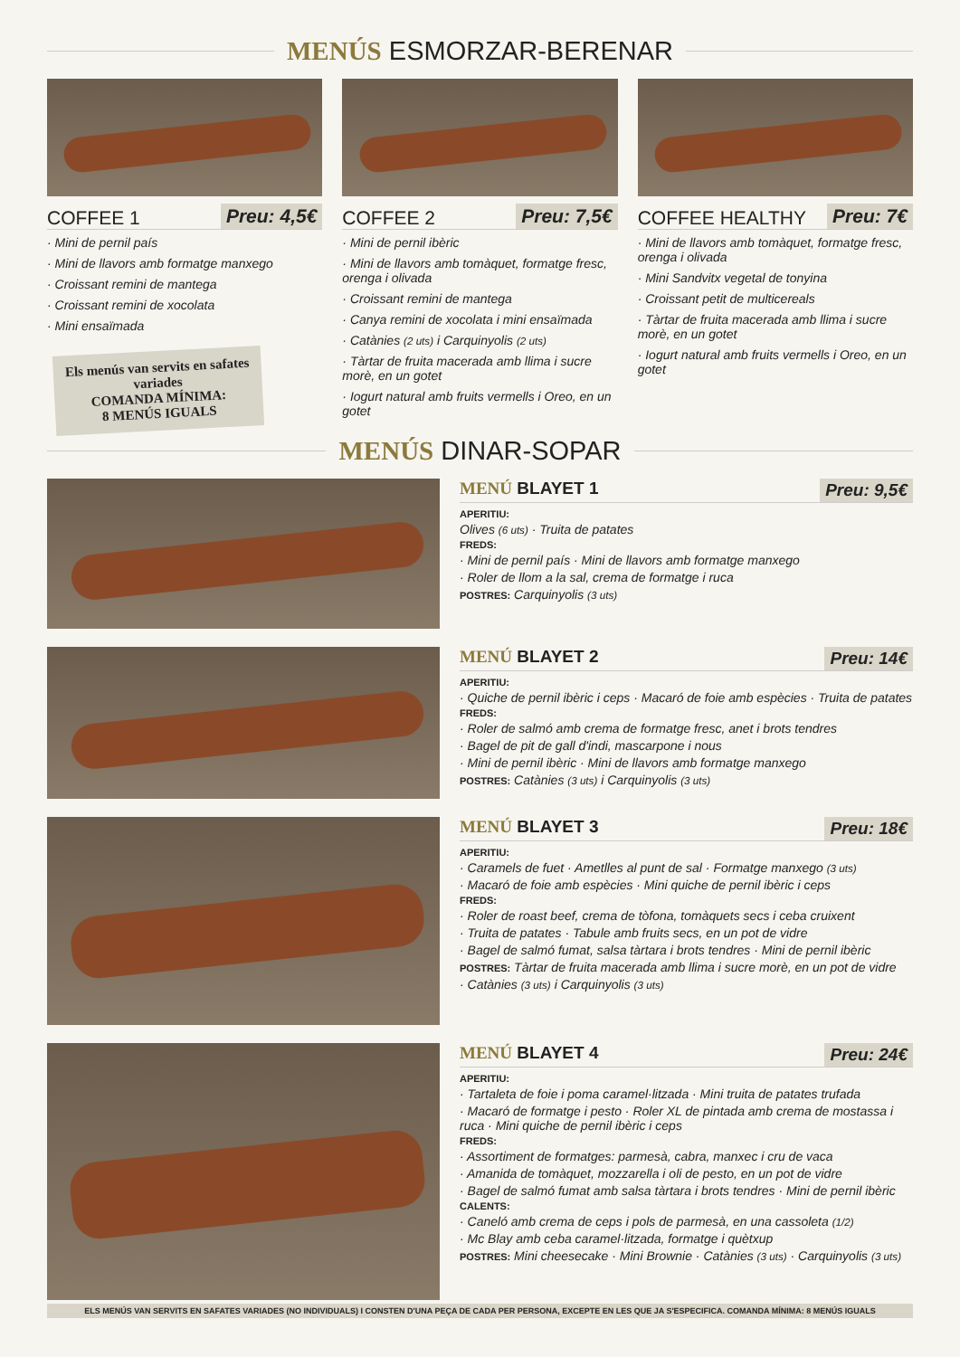MENÚS ESMORZAR-BERENAR
COFFEE 1 Preu: 4,5€
· Mini de pernil país
· Mini de llavors amb formatge manxego
· Croissant remini de mantega
· Croissant remini de xocolata
· Mini ensaïmada
Els menús van servits en safates variades
COMANDA MÍNIMA:
8 MENÚS IGUALS
COFFEE 2 Preu: 7,5€
· Mini de pernil ibèric
· Mini de llavors amb tomàquet, formatge fresc, orenga i olivada
· Croissant remini de mantega
· Canya remini de xocolata i mini ensaïmada
· Catànies (2 uts) i Carquinyolis (2 uts)
· Tàrtar de fruita macerada amb llima i sucre morè, en un gotet
· Iogurt natural amb fruits vermells i Oreo, en un gotet
COFFEE HEALTHY Preu: 7€
· Mini de llavors amb tomàquet, formatge fresc, orenga i olivada
· Mini Sandvitx vegetal de tonyina
· Croissant petit de multicereals
· Tàrtar de fruita macerada amb llima i sucre morè, en un gotet
· Iogurt natural amb fruits vermells i Oreo, en un gotet
MENÚS DINAR-SOPAR
MENÚ BLAYET 1 Preu: 9,5€
APERITIU:
Olives (6 uts) · Truita de patates
FREDS:
· Mini de pernil país · Mini de llavors amb formatge manxego
· Roler de llom a la sal, crema de formatge i ruca
POSTRES: Carquinyolis (3 uts)
MENÚ BLAYET 2 Preu: 14€
APERITIU:
· Quiche de pernil ibèric i ceps · Macaró de foie amb espècies · Truita de patates
FREDS:
· Roler de salmó amb crema de formatge fresc, anet i brots tendres
· Bagel de pit de gall d'indi, mascarpone i nous
· Mini de pernil ibèric · Mini de llavors amb formatge manxego
POSTRES: Catànies (3 uts) i Carquinyolis (3 uts)
MENÚ BLAYET 3 Preu: 18€
APERITIU:
· Caramels de fuet · Ametlles al punt de sal · Formatge manxego (3 uts)
· Macaró de foie amb espècies · Mini quiche de pernil ibèric i ceps
FREDS:
· Roler de roast beef, crema de tòfona, tomàquets secs i ceba cruixent
· Truita de patates · Tabule amb fruits secs, en un pot de vidre
· Bagel de salmó fumat, salsa tàrtara i brots tendres · Mini de pernil ibèric
POSTRES: Tàrtar de fruita macerada amb llima i sucre morè, en un pot de vidre
· Catànies (3 uts) i Carquinyolis (3 uts)
MENÚ BLAYET 4 Preu: 24€
APERITIU:
· Tartaleta de foie i poma caramel·litzada · Mini truita de patates trufada
· Macaró de formatge i pesto · Roler XL de pintada amb crema de mostassa i ruca · Mini quiche de pernil ibèric i ceps
FREDS:
· Assortiment de formatges: parmesà, cabra, manxec i cru de vaca
· Amanida de tomàquet, mozzarella i oli de pesto, en un pot de vidre
· Bagel de salmó fumat amb salsa tàrtara i brots tendres · Mini de pernil ibèric
CALENTS:
· Caneló amb crema de ceps i pols de parmesà, en una cassoleta (1/2)
· Mc Blay amb ceba caramel·litzada, formatge i quètxup
POSTRES: Mini cheesecake · Mini Brownie · Catànies (3 uts) · Carquinyolis (3 uts)
ELS MENÚS VAN SERVITS EN SAFATES VARIADES (NO INDIVIDUALS) I CONSTEN D'UNA PEÇA DE CADA PER PERSONA, EXCEPTE EN LES QUE JA S'ESPECIFICA. COMANDA MÍNIMA: 8 MENÚS IGUALS